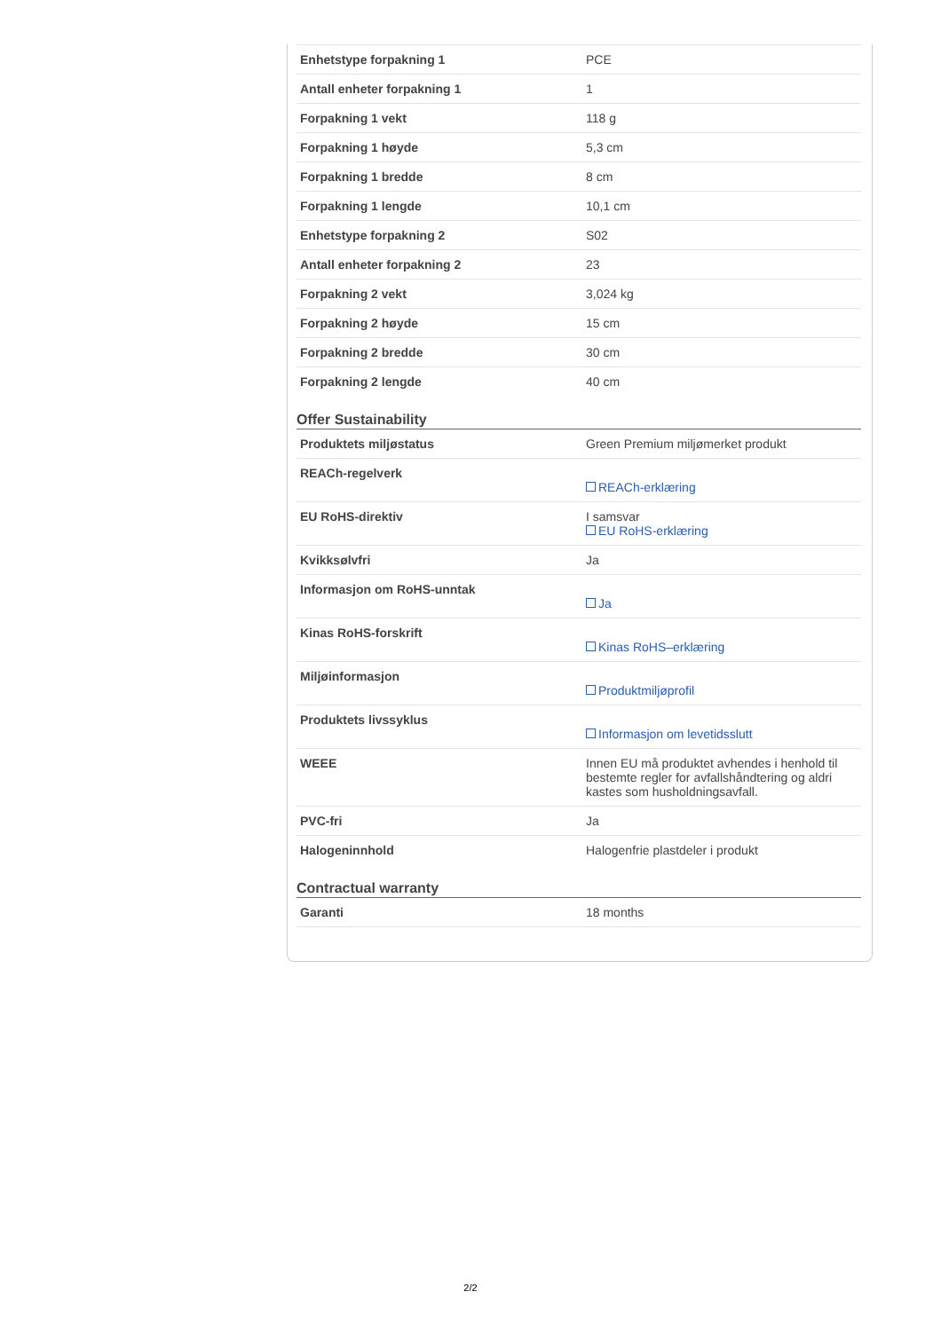| Enhetstype forpakning 1 | PCE |
| Antall enheter forpakning 1 | 1 |
| Forpakning 1 vekt | 118 g |
| Forpakning 1 høyde | 5,3 cm |
| Forpakning 1 bredde | 8 cm |
| Forpakning 1 lengde | 10,1 cm |
| Enhetstype forpakning 2 | S02 |
| Antall enheter forpakning 2 | 23 |
| Forpakning 2 vekt | 3,024 kg |
| Forpakning 2 høyde | 15 cm |
| Forpakning 2 bredde | 30 cm |
| Forpakning 2 lengde | 40 cm |
Offer Sustainability
| Produktets miljøstatus | Green Premium miljømerket produkt |
| REACh-regelverk | REACh-erklæring |
| EU RoHS-direktiv | I samsvar EU RoHS-erklæring |
| Kvikksølvfri | Ja |
| Informasjon om RoHS-unntak | Ja |
| Kinas RoHS-forskrift | Kinas RoHS–erklæring |
| Miljøinformasjon | Produktmiljøprofil |
| Produktets livssyklus | Informasjon om levetidsslutt |
| WEEE | Innen EU må produktet avhendes i henhold til bestemte regler for avfallshåndtering og aldri kastes som husholdningsavfall. |
| PVC-fri | Ja |
| Halogeninnhold | Halogenfrie plastdeler i produkt |
Contractual warranty
| Garanti | 18 months |
2/2